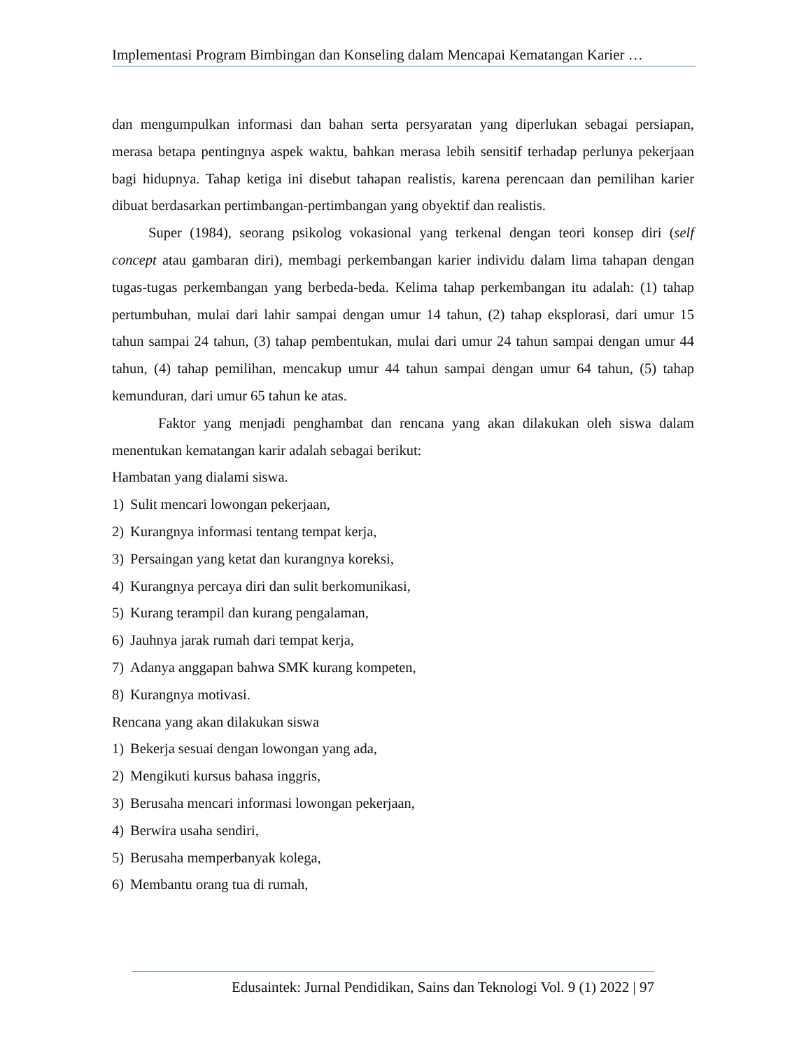Implementasi Program Bimbingan dan Konseling dalam Mencapai Kematangan Karier …
dan mengumpulkan informasi dan bahan serta persyaratan yang diperlukan sebagai persiapan, merasa betapa pentingnya aspek waktu, bahkan merasa lebih sensitif terhadap perlunya pekerjaan bagi hidupnya. Tahap ketiga ini disebut tahapan realistis, karena perencaan dan pemilihan karier dibuat berdasarkan pertimbangan-pertimbangan yang obyektif dan realistis.
Super (1984), seorang psikolog vokasional yang terkenal dengan teori konsep diri (self concept atau gambaran diri), membagi perkembangan karier individu dalam lima tahapan dengan tugas-tugas perkembangan yang berbeda-beda. Kelima tahap perkembangan itu adalah: (1) tahap pertumbuhan, mulai dari lahir sampai dengan umur 14 tahun, (2) tahap eksplorasi, dari umur 15 tahun sampai 24 tahun, (3) tahap pembentukan, mulai dari umur 24 tahun sampai dengan umur 44 tahun, (4) tahap pemilihan, mencakup umur 44 tahun sampai dengan umur 64 tahun, (5) tahap kemunduran, dari umur 65 tahun ke atas.
Faktor yang menjadi penghambat dan rencana yang akan dilakukan oleh siswa dalam menentukan kematangan karir adalah sebagai berikut:
Hambatan yang dialami siswa.
1) Sulit mencari lowongan pekerjaan,
2) Kurangnya informasi tentang tempat kerja,
3) Persaingan yang ketat dan kurangnya koreksi,
4) Kurangnya percaya diri dan sulit berkomunikasi,
5) Kurang terampil dan kurang pengalaman,
6) Jauhnya jarak rumah dari tempat kerja,
7) Adanya anggapan bahwa SMK kurang kompeten,
8) Kurangnya motivasi.
Rencana yang akan dilakukan siswa
1) Bekerja sesuai dengan lowongan yang ada,
2) Mengikuti kursus bahasa inggris,
3) Berusaha mencari informasi lowongan pekerjaan,
4) Berwira usaha sendiri,
5) Berusaha memperbanyak kolega,
6) Membantu orang tua di rumah,
Edusaintek: Jurnal Pendidikan, Sains dan Teknologi Vol. 9 (1) 2022 | 97